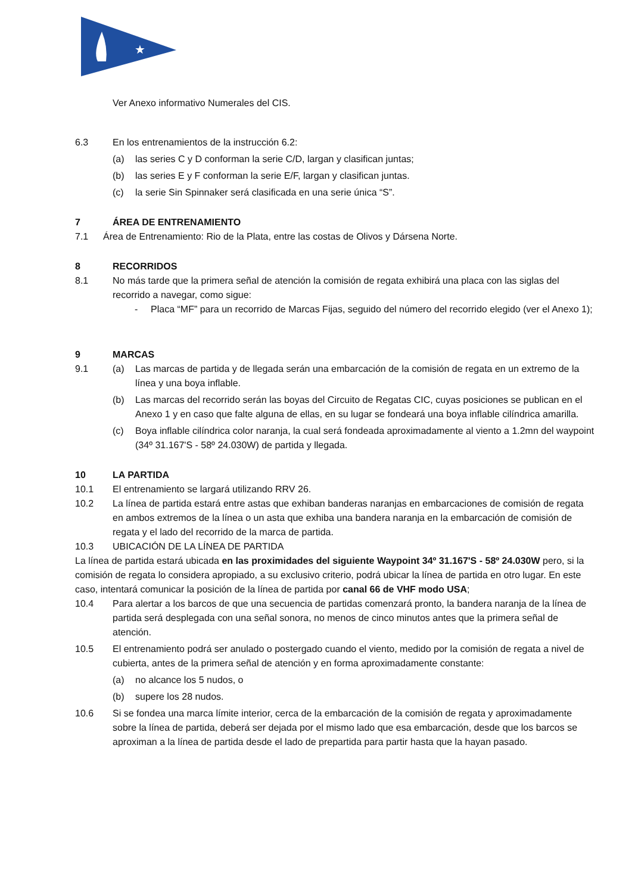★
Ver Anexo informativo Numerales del CIS.
6.3 En los entrenamientos de la instrucción 6.2:
(a) las series C y D conforman la serie C/D, largan y clasifican juntas;
(b) las series E y F conforman la serie E/F, largan y clasifican juntas.
(c) la serie Sin Spinnaker será clasificada en una serie única “S”.
7 ÁREA DE ENTRENAMIENTO
7.1 Área de Entrenamiento: Rio de la Plata, entre las costas de Olivos y Dársena Norte.
8 RECORRIDOS
8.1 No más tarde que la primera señal de atención la comisión de regata exhibirá una placa con las siglas del recorrido a navegar, como sigue:
- Placa “MF” para un recorrido de Marcas Fijas, seguido del número del recorrido elegido (ver el Anexo 1);
9 MARCAS
9.1 (a) Las marcas de partida y de llegada serán una embarcación de la comisión de regata en un extremo de la línea y una boya inflable.
(b) Las marcas del recorrido serán las boyas del Circuito de Regatas CIC, cuyas posiciones se publican en el Anexo 1 y en caso que falte alguna de ellas, en su lugar se fondeará una boya inflable cilíndrica amarilla.
(c) Boya inflable cilíndrica color naranja, la cual será fondeada aproximadamente al viento a 1.2mn del waypoint (34º 31.167'S - 58º 24.030W) de partida y llegada.
10 LA PARTIDA
10.1 El entrenamiento se largará utilizando RRV 26.
10.2 La línea de partida estará entre astas que exhiban banderas naranjas en embarcaciones de comisión de regata en ambos extremos de la línea o un asta que exhiba una bandera naranja en la embarcación de comisión de regata y el lado del recorrido de la marca de partida.
10.3 UBICACIÓN DE LA LÍNEA DE PARTIDA
La línea de partida estará ubicada en las proximidades del siguiente Waypoint 34º 31.167'S - 58º 24.030W pero, si la comisión de regata lo considera apropiado, a su exclusivo criterio, podrá ubicar la línea de partida en otro lugar. En este caso, intentará comunicar la posición de la línea de partida por canal 66 de VHF modo USA;
10.4 Para alertar a los barcos de que una secuencia de partidas comenzará pronto, la bandera naranja de la línea de partida será desplegada con una señal sonora, no menos de cinco minutos antes que la primera señal de atención.
10.5 El entrenamiento podrá ser anulado o postergado cuando el viento, medido por la comisión de regata a nivel de cubierta, antes de la primera señal de atención y en forma aproximadamente constante:
(a) no alcance los 5 nudos, o
(b) supere los 28 nudos.
10.6 Si se fondea una marca límite interior, cerca de la embarcación de la comisión de regata y aproximadamente sobre la línea de partida, deberá ser dejada por el mismo lado que esa embarcación, desde que los barcos se aproximan a la línea de partida desde el lado de prepartida para partir hasta que la hayan pasado.